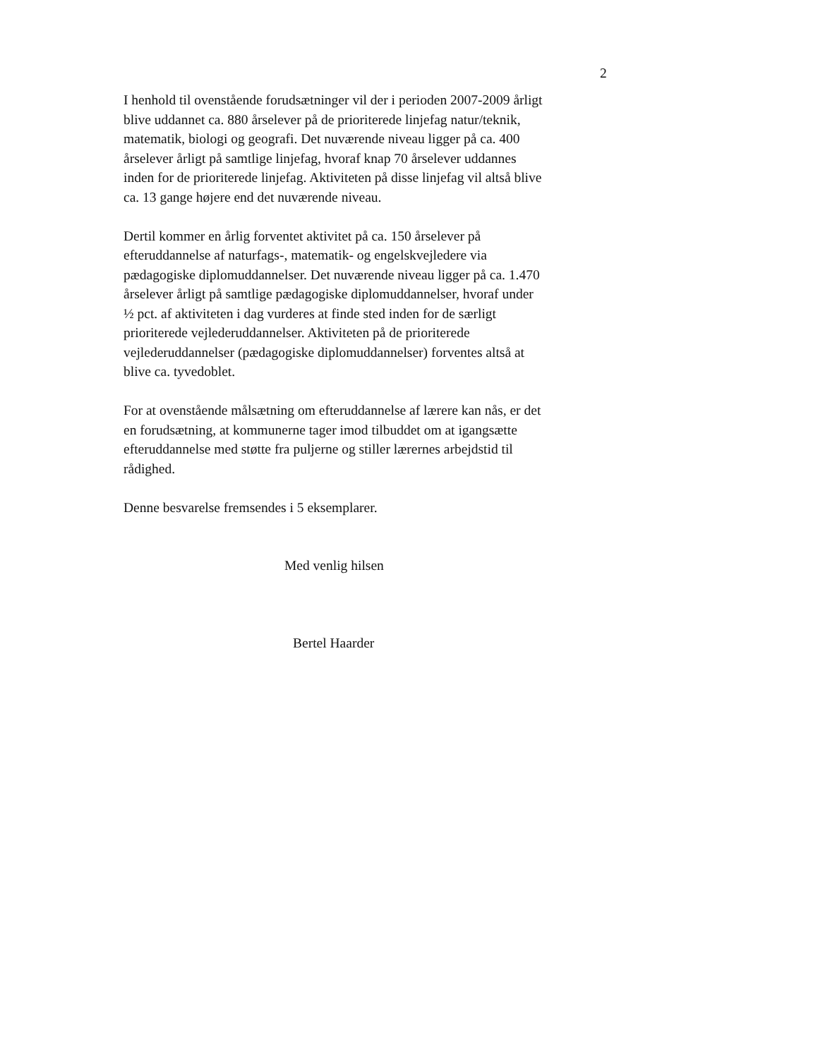2
I henhold til ovenstående forudsætninger vil der i perioden 2007-2009 årligt blive uddannet ca. 880 årselever på de prioriterede linjefag natur/teknik, matematik, biologi og geografi. Det nuværende niveau ligger på ca. 400 årselever årligt på samtlige linjefag, hvoraf knap 70 årselever uddannes inden for de prioriterede linjefag. Aktiviteten på disse linjefag vil altså blive ca. 13 gange højere end det nuværende niveau.
Dertil kommer en årlig forventet aktivitet på ca. 150 årselever på efteruddannelse af naturfags-, matematik- og engelskvejledere via pædagogiske diplomuddannelser. Det nuværende niveau ligger på ca. 1.470 årselever årligt på samtlige pædagogiske diplomuddannelser, hvoraf under ½ pct. af aktiviteten i dag vurderes at finde sted inden for de særligt prioriterede vejlederuddannelser. Aktiviteten på de prioriterede vejlederuddannelser (pædagogiske diplomuddannelser) forventes altså at blive ca. tyvedoblet.
For at ovenstående målsætning om efteruddannelse af lærere kan nås, er det en forudsætning, at kommunerne tager imod tilbuddet om at igangsætte efteruddannelse med støtte fra puljerne og stiller lærernes arbejdstid til rådighed.
Denne besvarelse fremsendes i 5 eksemplarer.
Med venlig hilsen
Bertel Haarder